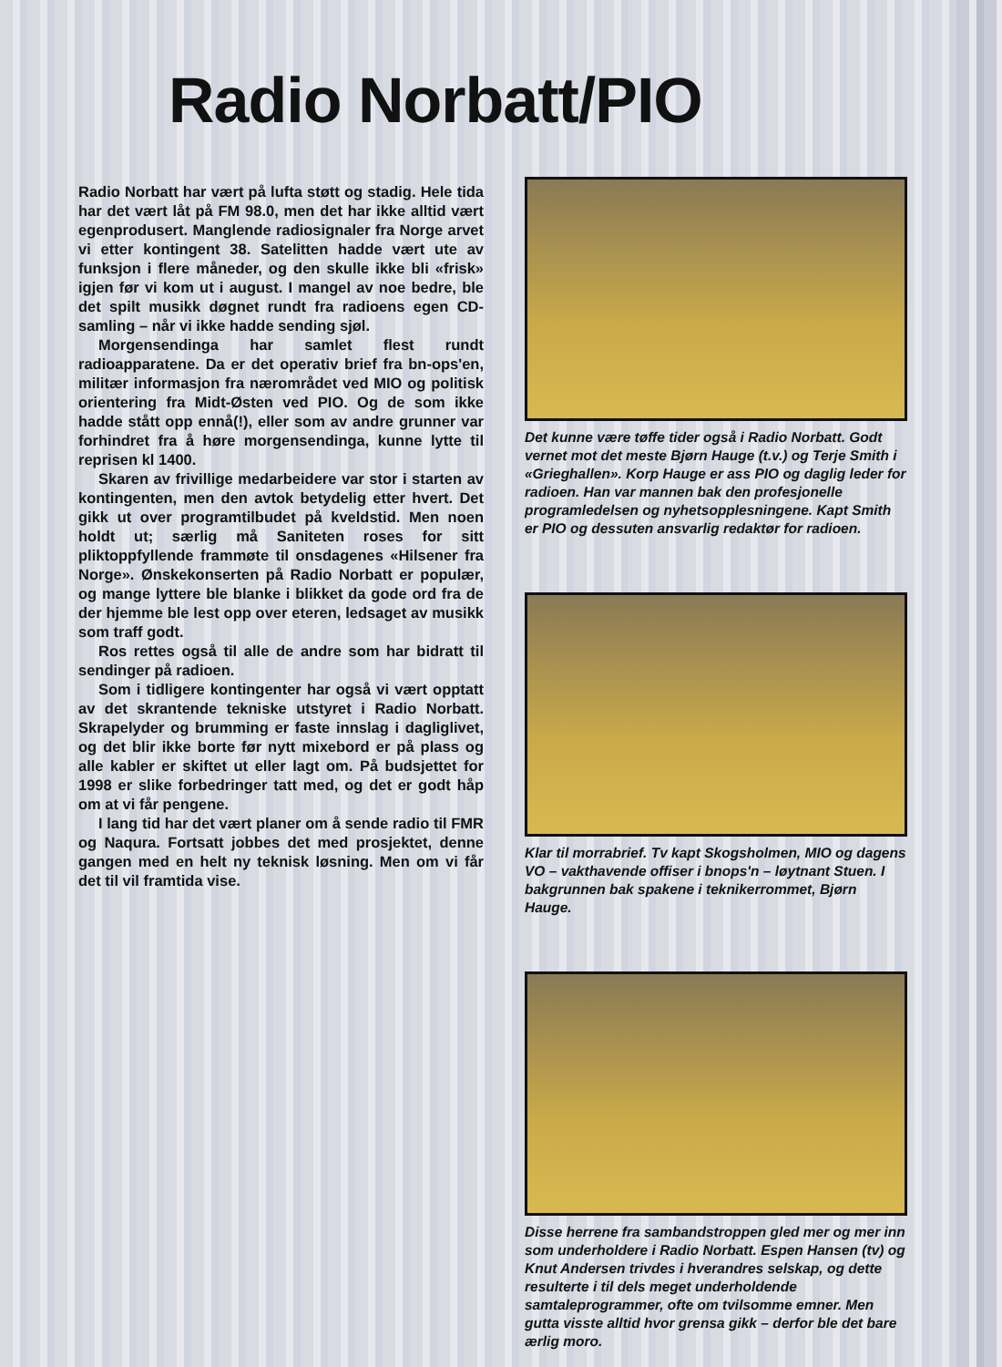Radio Norbatt/PIO
Radio Norbatt har vært på lufta støtt og stadig. Hele tida har det vært låt på FM 98.0, men det har ikke alltid vært egenprodusert. Manglende radiosignaler fra Norge arvet vi etter kontingent 38. Satelitten hadde vært ute av funksjon i flere måneder, og den skulle ikke bli «frisk» igjen før vi kom ut i august. I mangel av noe bedre, ble det spilt musikk døgnet rundt fra radioens egen CD-samling – når vi ikke hadde sending sjøl.
Morgensendinga har samlet flest rundt radioapparatene. Da er det operativ brief fra bn-ops'en, militær informasjon fra nærområdet ved MIO og politisk orientering fra Midt-Østen ved PIO. Og de som ikke hadde stått opp ennå(!), eller som av andre grunner var forhindret fra å høre morgensendinga, kunne lytte til reprisen kl 1400.
Skaren av frivillige medarbeidere var stor i starten av kontingenten, men den avtok betydelig etter hvert. Det gikk ut over programtilbudet på kveldstid. Men noen holdt ut; særlig må Saniteten roses for sitt pliktoppfyllende frammøte til onsdagenes «Hilsener fra Norge». Ønskekonserten på Radio Norbatt er populær, og mange lyttere ble blanke i blikket da gode ord fra de der hjemme ble lest opp over eteren, ledsaget av musikk som traff godt.
Ros rettes også til alle de andre som har bidratt til sendinger på radioen.
Som i tidligere kontingenter har også vi vært opptatt av det skrantende tekniske utstyret i Radio Norbatt. Skrapelyder og brumming er faste innslag i dagliglivet, og det blir ikke borte før nytt mixebord er på plass og alle kabler er skiftet ut eller lagt om. På budsjettet for 1998 er slike forbedringer tatt med, og det er godt håp om at vi får pengene.
I lang tid har det vært planer om å sende radio til FMR og Naqura. Fortsatt jobbes det med prosjektet, denne gangen med en helt ny teknisk løsning. Men om vi får det til vil framtida vise.
Det kunne være tøffe tider også i Radio Norbatt. Godt vernet mot det meste Bjørn Hauge (t.v.) og Terje Smith i «Grieghallen». Korp Hauge er ass PIO og daglig leder for radioen. Han var mannen bak den profesjonelle programledelsen og nyhetsopplesningene. Kapt Smith er PIO og dessuten ansvarlig redaktør for radioen.
Klar til morrabrief. Tv kapt Skogsholmen, MIO og dagens VO – vakthavende offiser i bnops'n – løytnant Stuen. I bakgrunnen bak spakene i teknikerrommet, Bjørn Hauge.
Disse herrene fra sambandstroppen gled mer og mer inn som underholdere i Radio Norbatt. Espen Hansen (tv) og Knut Andersen trivdes i hverandres selskap, og dette resulterte i til dels meget underholdende samtaleprogrammer, ofte om tvilsomme emner. Men gutta visste alltid hvor grensa gikk – derfor ble det bare ærlig moro.